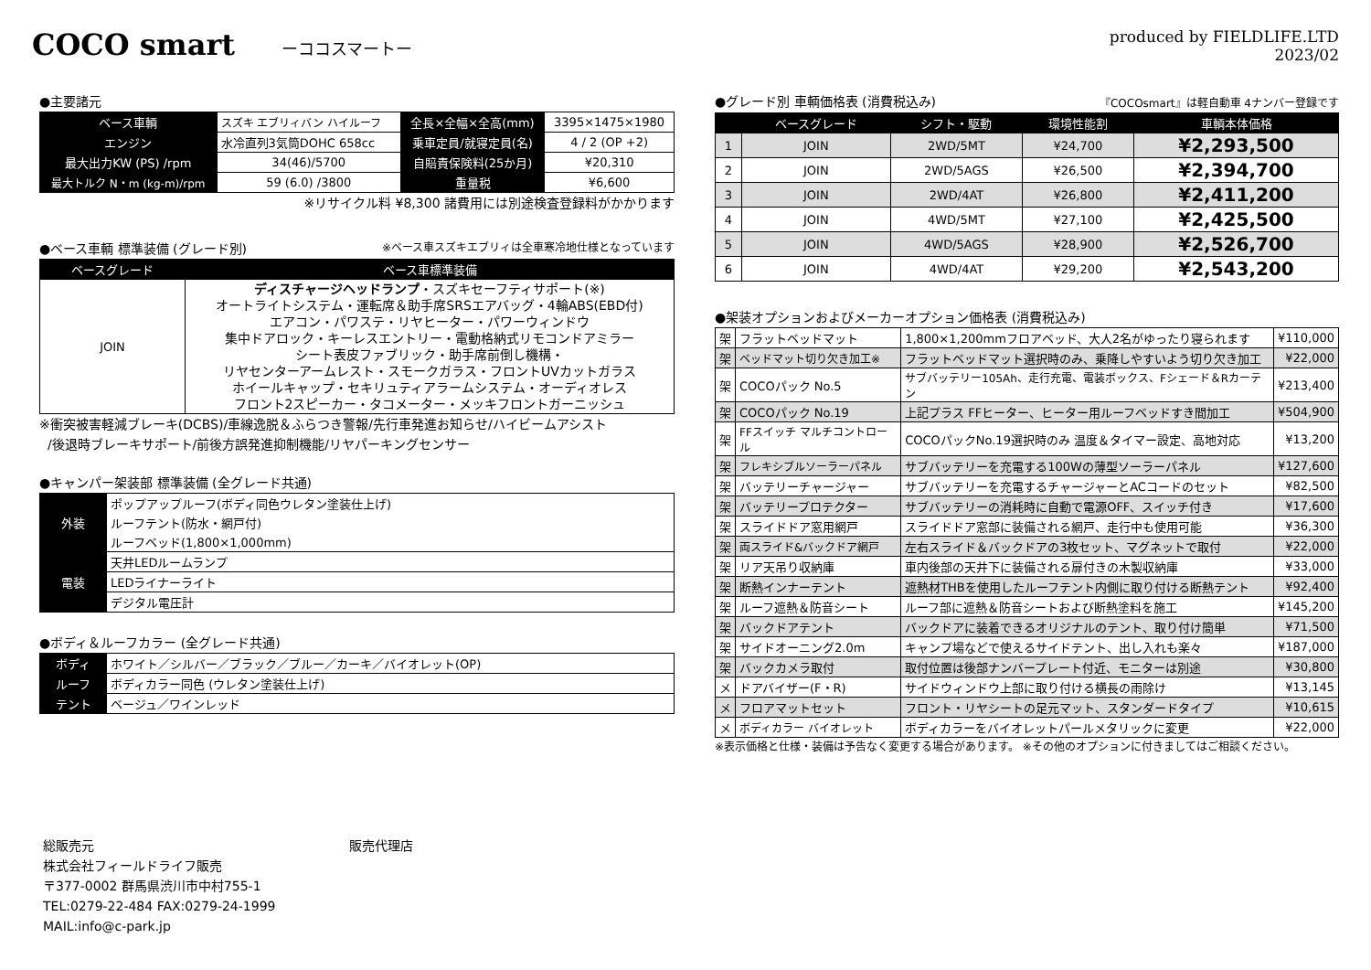COCO smart ーココスマートー produced by FIELDLIFE.LTD
2023/02
●主要諸元
| ベース車輌 | スズキ エブリィバン ハイルーフ | 全長×全幅×全高(mm) | 3395×1475×1980 |
| エンジン | 水冷直列3気筒DOHC 658cc | 乗車定員/就寝定員(名) | 4 / 2 (OP +2) |
| 最大出力KW (PS) /rpm | 34(46)/5700 | 自賠責保険料(25か月) | ¥20,310 |
| 最大トルク N・m (kg-m)/rpm | 59 (6.0) /3800 | 重量税 | ¥6,600 |
※リサイクル料 ¥8,300 諸費用には別途検査登録料がかかります
●ベース車輌 標準装備 (グレード別) ※ベース車スズキエブリィは全車寒冷地仕様となっています
| ベースグレード | ベース車標準装備 |
| --- | --- |
| JOIN | ディスチャージヘッドランプ ・スズキセーフティサポート(※) オートライトシステム・運転席＆助手席SRSエアバッグ・4輪ABS(EBD付) エアコン・パワステ・リヤヒーター・パワーウィンドウ 集中ドアロック・キーレスエントリー・電動格納式リモコンドアミラー シート表皮ファブリック・助手席前倒し機構・ リヤセンターアームレスト・スモークガラス・フロントUVカットガラス ホイールキャップ・セキリュティアラームシステム・オーディオレス フロント2スピーカー・タコメーター・メッキフロントガーニッシュ |
※衝突被害軽減ブレーキ(DCBS)/車線逸脱＆ふらつき警報/先行車発進お知らせ/ハイビームアシスト
/後退時ブレーキサポート/前後方誤発進抑制機能/リヤパーキングセンサー
●キャンパー架装部 標準装備 (全グレード共通)
| 外装 | ポップアップルーフ(ボディ同色ウレタン塗装仕上げ) |
| | ルーフテント(防水・網戸付) |
| | ルーフベッド(1,800×1,000mm) |
| 電装 | 天井LEDルームランプ |
| | LEDライナーライト |
| | デジタル電圧計 |
●ボディ＆ルーフカラー (全グレード共通)
| ボディ | ホワイト／シルバー／ブラック／ブルー／カーキ／バイオレット(OP) |
| ルーフ | ボディカラー同色 (ウレタン塗装仕上げ) |
| テント | ベージュ／ワインレッド |
●グレード別 車輌価格表 (消費税込み) 『COCOsmart』は軽自動車 4ナンバー登録です
| | ベースグレード | シフト・駆動 | 環境性能割 | 車輌本体価格 |
| --- | --- | --- | --- | --- |
| 1 | JOIN | 2WD/5MT | ¥24,700 | ¥2,293,500 |
| 2 | JOIN | 2WD/5AGS | ¥26,500 | ¥2,394,700 |
| 3 | JOIN | 2WD/4AT | ¥26,800 | ¥2,411,200 |
| 4 | JOIN | 4WD/5MT | ¥27,100 | ¥2,425,500 |
| 5 | JOIN | 4WD/5AGS | ¥28,900 | ¥2,526,700 |
| 6 | JOIN | 4WD/4AT | ¥29,200 | ¥2,543,200 |
●架装オプションおよびメーカーオプション価格表 (消費税込み)
| 架 | フラットベッドマット | 1,800×1,200mmフロアベッド、大人2名がゆったり寝られます | ¥110,000 |
| 架 | ベッドマット切り欠き加工※ | フラットベッドマット選択時のみ、乗降しやすいよう切り欠き加工 | ¥22,000 |
| 架 | COCOパック No.5 | サブバッテリー105Ah、走行充電、電装ボックス、Fシェード＆Rカーテン | ¥213,400 |
| 架 | COCOパック No.19 | 上記プラス FFヒーター、ヒーター用ルーフベッドすき間加工 | ¥504,900 |
| 架 | FFスイッチ マルチコントロール | COCOパックNo.19選択時のみ 温度＆タイマー設定、高地対応 | ¥13,200 |
| 架 | フレキシブルソーラーパネル | サブバッテリーを充電する100Wの薄型ソーラーパネル | ¥127,600 |
| 架 | バッテリーチャージャー | サブバッテリーを充電するチャージャーとACコードのセット | ¥82,500 |
| 架 | バッテリープロテクター | サブバッテリーの消耗時に自動で電源OFF、スイッチ付き | ¥17,600 |
| 架 | スライドドア窓用網戸 | スライドドア窓部に装備される網戸、走行中も使用可能 | ¥36,300 |
| 架 | 両スライド&バックドア網戸 | 左右スライド＆バックドアの3枚セット、マグネットで取付 | ¥22,000 |
| 架 | リア天吊り収納庫 | 車内後部の天井下に装備される扉付きの木製収納庫 | ¥33,000 |
| 架 | 断熱インナーテント | 遮熱材THBを使用したルーフテント内側に取り付ける断熱テント | ¥92,400 |
| 架 | ルーフ遮熱＆防音シート | ルーフ部に遮熱＆防音シートおよび断熱塗料を施工 | ¥145,200 |
| 架 | バックドアテント | バックドアに装着できるオリジナルのテント、取り付け簡単 | ¥71,500 |
| 架 | サイドオーニング2.0m | キャンプ場などで使えるサイドテント、出し入れも楽々 | ¥187,000 |
| 架 | バックカメラ取付 | 取付位置は後部ナンバープレート付近、モニターは別途 | ¥30,800 |
| メ | ドアバイザー(F・R) | サイドウィンドウ上部に取り付ける横長の雨除け | ¥13,145 |
| メ | フロアマットセット | フロント・リヤシートの足元マット、スタンダードタイプ | ¥10,615 |
| メ | ボディカラー バイオレット | ボディカラーをバイオレットパールメタリックに変更 | ¥22,000 |
※表示価格と仕様・装備は予告なく変更する場合があります。 ※その他のオプションに付きましてはご相談ください。
総販売元
株式会社フィールドライフ販売
〒377-0002 群馬県渋川市中村755-1
TEL:0279-22-484 FAX:0279-24-1999
MAIL:info@c-park.jp
販売代理店